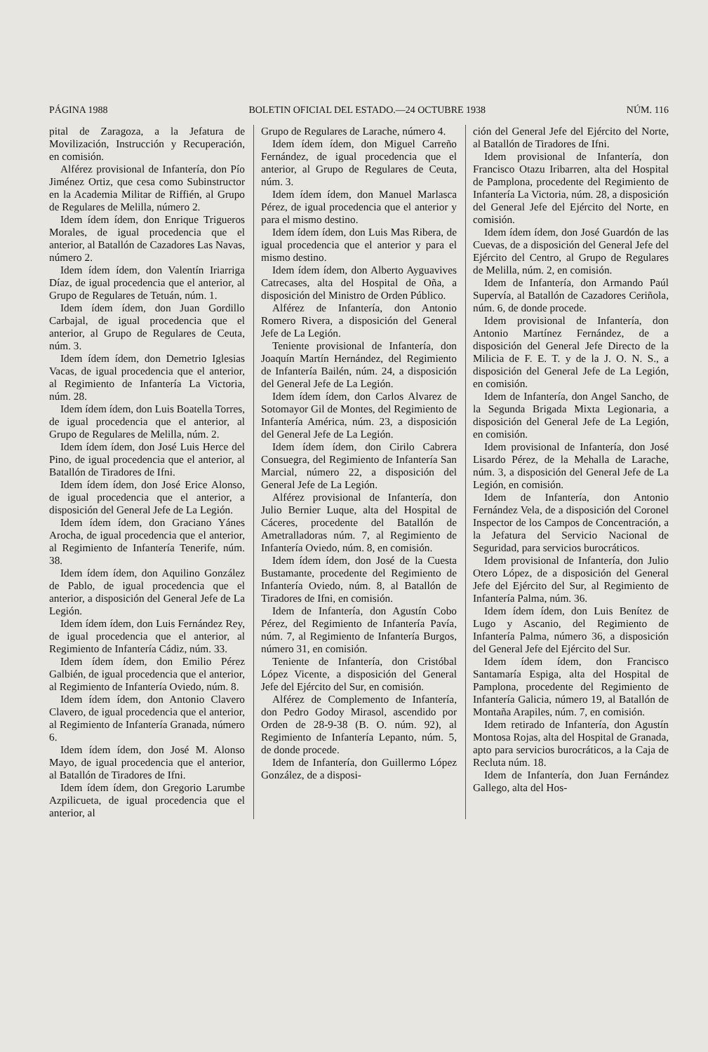PÁGINA 1988 BOLETIN OFICIAL DEL ESTADO.—24 OCTUBRE 1938 NÚM. 116
pital de Zaragoza, a la Jefatura de Movilización, Instrucción y Recuperación, en comisión.
Alférez provisional de Infantería, don Pío Jiménez Ortiz, que cesa como Subinstructor en la Academia Militar de Riffién, al Grupo de Regulares de Melilla, número 2.
Idem ídem ídem, don Enrique Trigueros Morales, de igual procedencia que el anterior, al Batallón de Cazadores Las Navas, número 2.
Idem ídem ídem, don Valentín Iriarriga Díaz, de igual procedencia que el anterior, al Grupo de Regulares de Tetuán, núm. 1.
Idem ídem ídem, don Juan Gordillo Carbajal, de igual procedencia que el anterior, al Grupo de Regulares de Ceuta, núm. 3.
Idem ídem ídem, don Demetrio Iglesias Vacas, de igual procedencia que el anterior, al Regimiento de Infantería La Victoria, núm. 28.
Idem ídem ídem, don Luis Boatella Torres, de igual procedencia que el anterior, al Grupo de Regulares de Melilla, núm. 2.
Idem ídem ídem, don José Luis Herce del Pino, de igual procedencia que el anterior, al Batallón de Tiradores de Ifni.
Idem ídem ídem, don José Erice Alonso, de igual procedencia que el anterior, a disposición del General Jefe de La Legión.
Idem ídem ídem, don Graciano Yánes Arocha, de igual procedencia que el anterior, al Regimiento de Infantería Tenerife, núm. 38.
Idem ídem ídem, don Aquilino González de Pablo, de igual procedencia que el anterior, a disposición del General Jefe de La Legión.
Idem ídem ídem, don Luis Fernández Rey, de igual procedencia que el anterior, al Regimiento de Infantería Cádiz, núm. 33.
Idem ídem ídem, don Emilio Pérez Galbién, de igual procedencia que el anterior, al Regimiento de Infantería Oviedo, núm. 8.
Idem ídem ídem, don Antonio Clavero Clavero, de igual procedencia que el anterior, al Regimiento de Infantería Granada, número 6.
Idem ídem ídem, don José M. Alonso Mayo, de igual procedencia que el anterior, al Batallón de Tiradores de Ifni.
Idem ídem ídem, don Gregorio Larumbe Azpilicueta, de igual procedencia que el anterior, al
Grupo de Regulares de Larache, número 4.
Idem ídem ídem, don Miguel Carreño Fernández, de igual procedencia que el anterior, al Grupo de Regulares de Ceuta, núm. 3.
Idem ídem ídem, don Manuel Marlasca Pérez, de igual procedencia que el anterior y para el mismo destino.
Idem ídem ídem, don Luis Mas Ribera, de igual procedencia que el anterior y para el mismo destino.
Idem ídem ídem, don Alberto Ayguavives Catrecases, alta del Hospital de Oña, a disposición del Ministro de Orden Público.
Alférez de Infantería, don Antonio Romero Rivera, a disposición del General Jefe de La Legión.
Teniente provisional de Infantería, don Joaquín Martín Hernández, del Regimiento de Infantería Bailén, núm. 24, a disposición del General Jefe de La Legión.
Idem ídem ídem, don Carlos Alvarez de Sotomayor Gil de Montes, del Regimiento de Infantería América, núm. 23, a disposición del General Jefe de La Legión.
Idem ídem ídem, don Cirilo Cabrera Consuegra, del Regimiento de Infantería San Marcial, número 22, a disposición del General Jefe de La Legión.
Alférez provisional de Infantería, don Julio Bernier Luque, alta del Hospital de Cáceres, procedente del Batallón de Ametralladoras núm. 7, al Regimiento de Infantería Oviedo, núm. 8, en comisión.
Idem ídem ídem, don José de la Cuesta Bustamante, procedente del Regimiento de Infantería Oviedo, núm. 8, al Batallón de Tiradores de Ifni, en comisión.
Idem de Infantería, don Agustín Cobo Pérez, del Regimiento de Infantería Pavía, núm. 7, al Regimiento de Infantería Burgos, número 31, en comisión.
Teniente de Infantería, don Cristóbal López Vicente, a disposición del General Jefe del Ejército del Sur, en comisión.
Alférez de Complemento de Infantería, don Pedro Godoy Mirasol, ascendido por Orden de 28-9-38 (B. O. núm. 92), al Regimiento de Infantería Lepanto, núm. 5, de donde procede.
Idem de Infantería, don Guillermo López González, de a disposi-
ción del General Jefe del Ejército del Norte, al Batallón de Tiradores de Ifni.
Idem provisional de Infantería, don Francisco Otazu Iribarren, alta del Hospital de Pamplona, procedente del Regimiento de Infantería La Victoria, núm. 28, a disposición del General Jefe del Ejército del Norte, en comisión.
Idem ídem ídem, don José Guardón de las Cuevas, de a disposición del General Jefe del Ejército del Centro, al Grupo de Regulares de Melilla, núm. 2, en comisión.
Idem de Infantería, don Armando Paúl Supervía, al Batallón de Cazadores Ceriñola, núm. 6, de donde procede.
Idem provisional de Infantería, don Antonio Martínez Fernández, de a disposición del General Jefe Directo de la Milicia de F. E. T. y de la J. O. N. S., a disposición del General Jefe de La Legión, en comisión.
Idem de Infantería, don Angel Sancho, de la Segunda Brigada Mixta Legionaria, a disposición del General Jefe de La Legión, en comisión.
Idem provisional de Infantería, don José Lisardo Pérez, de la Mehalla de Larache, núm. 3, a disposición del General Jefe de La Legión, en comisión.
Idem de Infantería, don Antonio Fernández Vela, de a disposición del Coronel Inspector de los Campos de Concentración, a la Jefatura del Servicio Nacional de Seguridad, para servicios burocráticos.
Idem provisional de Infantería, don Julio Otero López, de a disposición del General Jefe del Ejército del Sur, al Regimiento de Infantería Palma, núm. 36.
Idem ídem ídem, don Luis Benítez de Lugo y Ascanio, del Regimiento de Infantería Palma, número 36, a disposición del General Jefe del Ejército del Sur.
Idem ídem ídem, don Francisco Santamaría Espiga, alta del Hospital de Pamplona, procedente del Regimiento de Infantería Galicia, número 19, al Batallón de Montaña Arapiles, núm. 7, en comisión.
Idem retirado de Infantería, don Agustín Montosa Rojas, alta del Hospital de Granada, apto para servicios burocráticos, a la Caja de Recluta núm. 18.
Idem de Infantería, don Juan Fernández Gallego, alta del Hos-